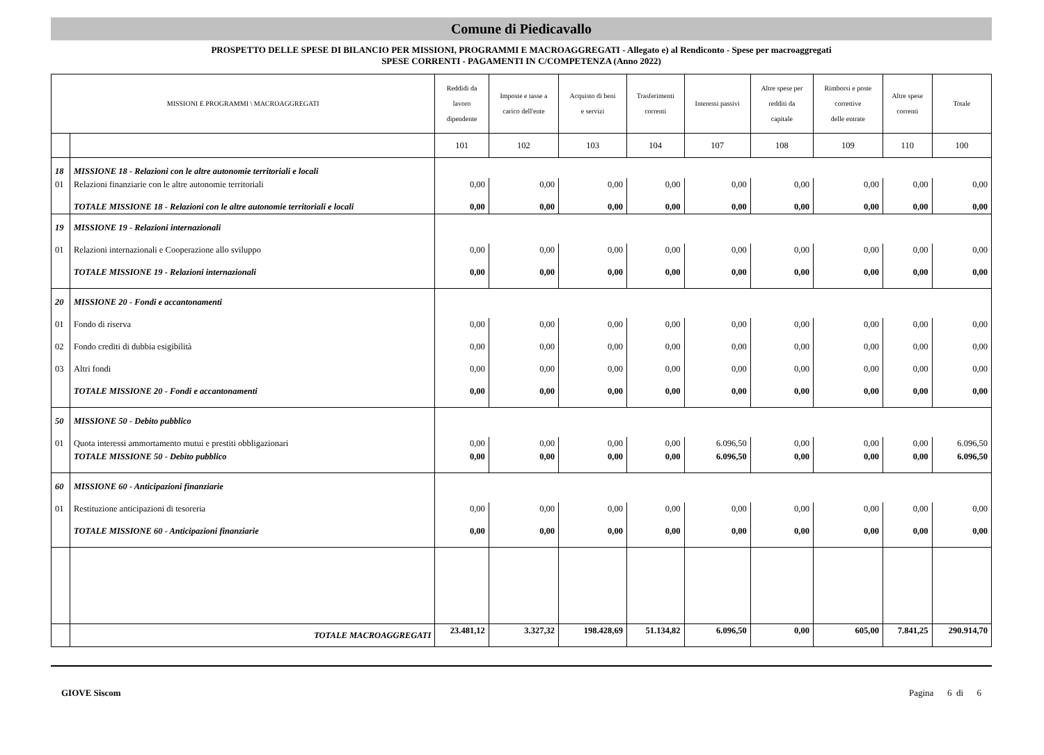Comune di Piedicavallo
PROSPETTO DELLE SPESE DI BILANCIO PER MISSIONI, PROGRAMMI E MACROAGGREGATI - Allegato e) al Rendiconto - Spese per macroaggregati
SPESE CORRENTI - PAGAMENTI IN C/COMPETENZA (Anno 2022)
| MISSIONI E PROGRAMMI \ MACROAGGREGATI | | Reddidi da lavoro dipendente | Imposte e tasse a carico dell'ente | Acquisto di beni e servizi | Trasferimenti correnti | Interessi passivi | Altre spese per redditi da capitale | Rimborsi e poste correttive delle entrate | Altre spese correnti | Totale |
| --- | --- | --- | --- | --- | --- | --- | --- | --- | --- | --- |
| | | 101 | 102 | 103 | 104 | 107 | 108 | 109 | 110 | 100 |
| 18 | MISSIONE 18 - Relazioni con le altre autonomie territoriali e locali | | | | | | | | | |
| 01 | Relazioni finanziarie con le altre autonomie territoriali | 0,00 | 0,00 | 0,00 | 0,00 | 0,00 | 0,00 | 0,00 | 0,00 | 0,00 |
| | TOTALE MISSIONE 18 - Relazioni con le altre autonomie territoriali e locali | 0,00 | 0,00 | 0,00 | 0,00 | 0,00 | 0,00 | 0,00 | 0,00 | 0,00 |
| 19 | MISSIONE 19 - Relazioni internazionali | | | | | | | | | |
| 01 | Relazioni internazionali e Cooperazione allo sviluppo | 0,00 | 0,00 | 0,00 | 0,00 | 0,00 | 0,00 | 0,00 | 0,00 | 0,00 |
| | TOTALE MISSIONE 19 - Relazioni internazionali | 0,00 | 0,00 | 0,00 | 0,00 | 0,00 | 0,00 | 0,00 | 0,00 | 0,00 |
| 20 | MISSIONE 20 - Fondi e accantonamenti | | | | | | | | | |
| 01 | Fondo di riserva | 0,00 | 0,00 | 0,00 | 0,00 | 0,00 | 0,00 | 0,00 | 0,00 | 0,00 |
| 02 | Fondo crediti di dubbia esigibilità | 0,00 | 0,00 | 0,00 | 0,00 | 0,00 | 0,00 | 0,00 | 0,00 | 0,00 |
| 03 | Altri fondi | 0,00 | 0,00 | 0,00 | 0,00 | 0,00 | 0,00 | 0,00 | 0,00 | 0,00 |
| | TOTALE MISSIONE 20 - Fondi e accantonamenti | 0,00 | 0,00 | 0,00 | 0,00 | 0,00 | 0,00 | 0,00 | 0,00 | 0,00 |
| 50 | MISSIONE 50 - Debito pubblico | | | | | | | | | |
| 01 | Quota interessi ammortamento mutui e prestiti obbligazionari | 0,00 | 0,00 | 0,00 | 0,00 | 6.096,50 | 0,00 | 0,00 | 0,00 | 6.096,50 |
| | TOTALE MISSIONE 50 - Debito pubblico | 0,00 | 0,00 | 0,00 | 0,00 | 6.096,50 | 0,00 | 0,00 | 0,00 | 6.096,50 |
| 60 | MISSIONE 60 - Anticipazioni finanziarie | | | | | | | | | |
| 01 | Restituzione anticipazioni di tesoreria | 0,00 | 0,00 | 0,00 | 0,00 | 0,00 | 0,00 | 0,00 | 0,00 | 0,00 |
| | TOTALE MISSIONE 60 - Anticipazioni finanziarie | 0,00 | 0,00 | 0,00 | 0,00 | 0,00 | 0,00 | 0,00 | 0,00 | 0,00 |
| | TOTALE MACROAGGREGATI | 23.481,12 | 3.327,32 | 198.428,69 | 51.134,82 | 6.096,50 | 0,00 | 605,00 | 7.841,25 | 290.914,70 |
GIOVE Siscom Pagina 6 di 6